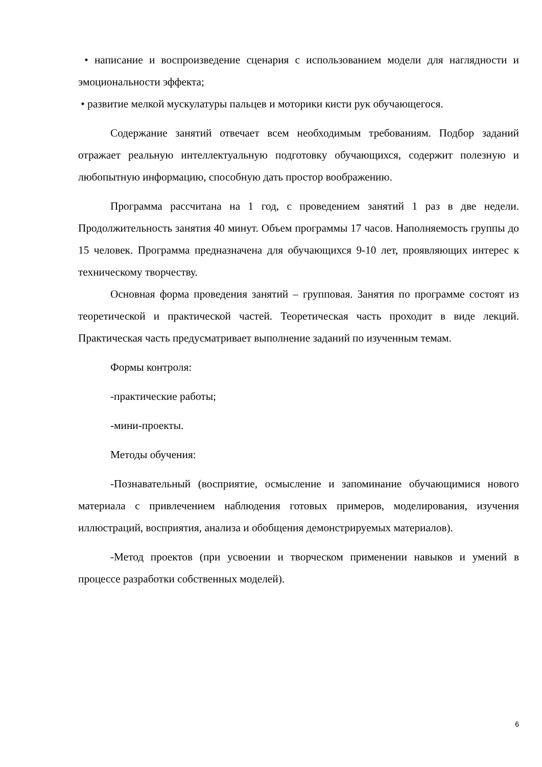• написание и воспроизведение сценария с использованием модели для наглядности и эмоциональности эффекта;
• развитие мелкой мускулатуры пальцев и моторики кисти рук обучающегося.
Содержание занятий отвечает всем необходимым требованиям. Подбор заданий отражает реальную интеллектуальную подготовку обучающихся, содержит полезную и любопытную информацию, способную дать простор воображению.
Программа рассчитана на 1 год, с проведением занятий 1 раз в две недели. Продолжительность занятия 40 минут. Объем программы 17 часов. Наполняемость группы до 15 человек. Программа предназначена для обучающихся 9-10 лет, проявляющих интерес к техническому творчеству.
Основная форма проведения занятий – групповая. Занятия по программе состоят из теоретической и практической частей. Теоретическая часть проходит в виде лекций. Практическая часть предусматривает выполнение заданий по изученным темам.
Формы контроля:
-практические работы;
-мини-проекты.
Методы обучения:
-Познавательный (восприятие, осмысление и запоминание обучающимися нового материала с привлечением наблюдения готовых примеров, моделирования, изучения иллюстраций, восприятия, анализа и обобщения демонстрируемых материалов).
-Метод проектов (при усвоении и творческом применении навыков и умений в процессе разработки собственных моделей).
6